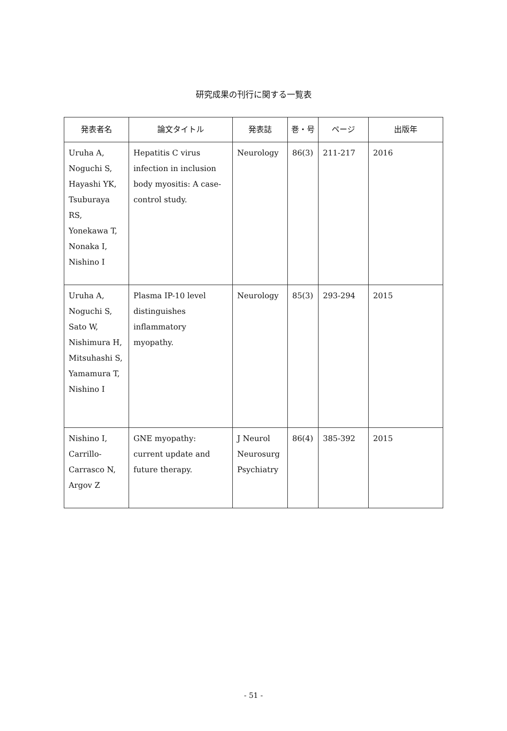研究成果の刊行に関する一覧表
| 発表者名 | 論文タイトル | 発表誌 | 巻・号 | ページ | 出版年 |
| --- | --- | --- | --- | --- | --- |
| Uruha A, Noguchi S, Hayashi YK, Tsuburaya RS, Yonekawa T, Nonaka I, Nishino I | Hepatitis C virus infection in inclusion body myositis: A case-control study. | Neurology | 86(3) | 211-217 | 2016 |
| Uruha A, Noguchi S, Sato W, Nishimura H, Mitsuhashi S, Yamamura T, Nishino I | Plasma IP-10 level distinguishes inflammatory myopathy. | Neurology | 85(3) | 293-294 | 2015 |
| Nishino I, Carrillo-Carrasco N, Argov Z | GNE myopathy: current update and future therapy. | J Neurol Neurosurg Psychiatry | 86(4) | 385-392 | 2015 |
- 51 -